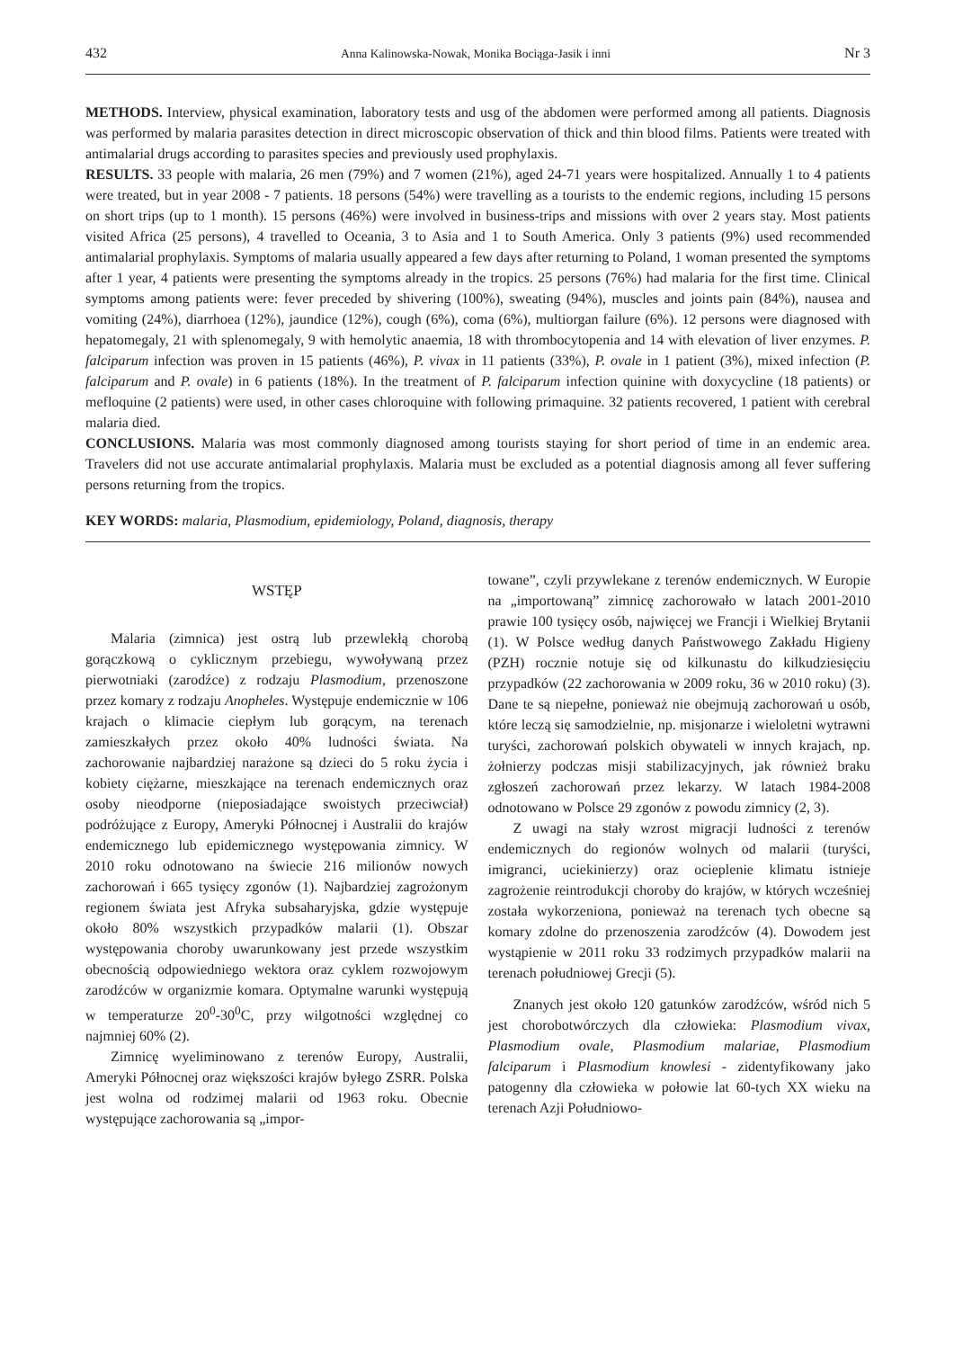432 Anna Kalinowska-Nowak, Monika Bociąga-Jasik i inni Nr 3
METHODS. Interview, physical examination, laboratory tests and usg of the abdomen were performed among all patients. Diagnosis was performed by malaria parasites detection in direct microscopic observation of thick and thin blood films. Patients were treated with antimalarial drugs according to parasites species and previously used prophylaxis.
RESULTS. 33 people with malaria, 26 men (79%) and 7 women (21%), aged 24-71 years were hospitalized. Annually 1 to 4 patients were treated, but in year 2008 - 7 patients. 18 persons (54%) were travelling as a tourists to the endemic regions, including 15 persons on short trips (up to 1 month). 15 persons (46%) were involved in business-trips and missions with over 2 years stay. Most patients visited Africa (25 persons), 4 travelled to Oceania, 3 to Asia and 1 to South America. Only 3 patients (9%) used recommended antimalarial prophylaxis. Symptoms of malaria usually appeared a few days after returning to Poland, 1 woman presented the symptoms after 1 year, 4 patients were presenting the symptoms already in the tropics. 25 persons (76%) had malaria for the first time. Clinical symptoms among patients were: fever preceded by shivering (100%), sweating (94%), muscles and joints pain (84%), nausea and vomiting (24%), diarrhoea (12%), jaundice (12%), cough (6%), coma (6%), multiorgan failure (6%). 12 persons were diagnosed with hepatomegaly, 21 with splenomegaly, 9 with hemolytic anaemia, 18 with thrombocytopenia and 14 with elevation of liver enzymes. P. falciparum infection was proven in 15 patients (46%), P. vivax in 11 patients (33%), P. ovale in 1 patient (3%), mixed infection (P. falciparum and P. ovale) in 6 patients (18%). In the treatment of P. falciparum infection quinine with doxycycline (18 patients) or mefloquine (2 patients) were used, in other cases chloroquine with following primaquine. 32 patients recovered, 1 patient with cerebral malaria died.
CONCLUSIONS. Malaria was most commonly diagnosed among tourists staying for short period of time in an endemic area. Travelers did not use accurate antimalarial prophylaxis. Malaria must be excluded as a potential diagnosis among all fever suffering persons returning from the tropics.
KEY WORDS: malaria, Plasmodium, epidemiology, Poland, diagnosis, therapy
WSTĘP
Malaria (zimnica) jest ostrą lub przewlekłą chorobą gorączkową o cyklicznym przebiegu, wywoływaną przez pierwotniaki (zarodźce) z rodzaju Plasmodium, przenoszone przez komary z rodzaju Anopheles. Występuje endemicznie w 106 krajach o klimacie ciepłym lub gorącym, na terenach zamieszkałych przez około 40% ludności świata. Na zachorowanie najbardziej narażone są dzieci do 5 roku życia i kobiety ciężarne, mieszkające na terenach endemicznych oraz osoby nieodporne (nieposiadające swoistych przeciwciał) podróżujące z Europy, Ameryki Północnej i Australii do krajów endemicznego lub epidemicznego występowania zimnicy. W 2010 roku odnotowano na świecie 216 milionów nowych zachorowań i 665 tysięcy zgonów (1). Najbardziej zagrożonym regionem świata jest Afryka subsaharyjska, gdzie występuje około 80% wszystkich przypadków malarii (1). Obszar występowania choroby uwarunkowany jest przede wszystkim obecnością odpowiedniego wektora oraz cyklem rozwojowym zarodźców w organizmie komara. Optymalne warunki występują w temperaturze 20<sup>0</sup>-30<sup>0</sup>C, przy wilgotności względnej co najmniej 60% (2).
Zimnicę wyeliminowano z terenów Europy, Australii, Ameryki Północnej oraz większości krajów byłego ZSRR. Polska jest wolna od rodzimej malarii od 1963 roku. Obecnie występujące zachorowania są „impor-
towane”, czyli przywlekane z terenów endemicznych. W Europie na „importowaną” zimnicę zachorowało w latach 2001-2010 prawie 100 tysięcy osób, najwięcej we Francji i Wielkiej Brytanii (1). W Polsce według danych Państwowego Zakładu Higieny (PZH) rocznie notuje się od kilkunastu do kilkudziesięciu przypadków (22 zachorowania w 2009 roku, 36 w 2010 roku) (3). Dane te są niepełne, ponieważ nie obejmują zachorowań u osób, które leczą się samodzielnie, np. misjonarze i wieloletni wytrawni turyści, zachorowań polskich obywateli w innych krajach, np. żołnierzy podczas misji stabilizacyjnych, jak również braku zgłoszeń zachorowań przez lekarzy. W latach 1984-2008 odnotowano w Polsce 29 zgonów z powodu zimnicy (2, 3).
Z uwagi na stały wzrost migracji ludności z terenów endemicznych do regionów wolnych od malarii (turyści, imigranci, uciekinierzy) oraz ocieplenie klimatu istnieje zagrożenie reintrodukcji choroby do krajów, w których wcześniej została wykorzeniona, ponieważ na terenach tych obecne są komary zdolne do przenoszenia zarodźców (4). Dowodem jest wystąpienie w 2011 roku 33 rodzimych przypadków malarii na terenach południowej Grecji (5).
Znanych jest około 120 gatunków zarodźców, wśród nich 5 jest chorobotwórczych dla człowieka: Plasmodium vivax, Plasmodium ovale, Plasmodium malariae, Plasmodium falciparum i Plasmodium knowlesi - zidentyfikowany jako patogenny dla człowieka w połowie lat 60-tych XX wieku na terenach Azji Południowo-